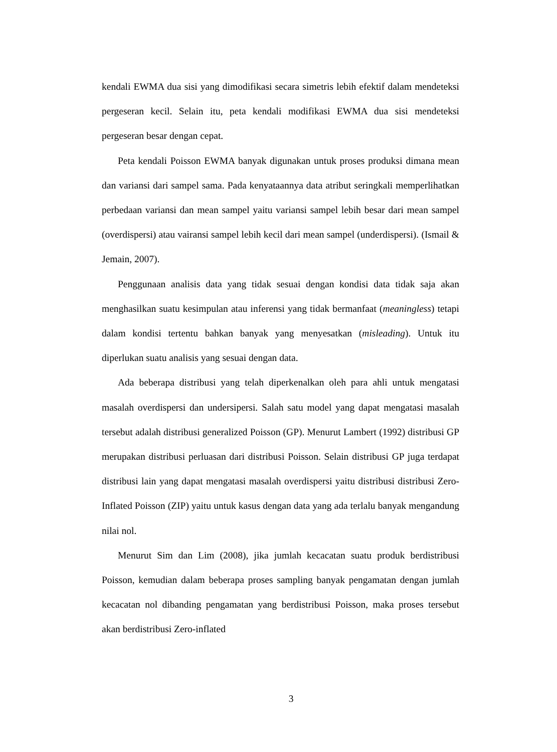kendali EWMA dua sisi yang dimodifikasi secara simetris lebih efektif dalam mendeteksi pergeseran kecil. Selain itu, peta kendali modifikasi EWMA dua sisi mendeteksi pergeseran besar dengan cepat.
Peta kendali Poisson EWMA banyak digunakan untuk proses produksi dimana mean dan variansi dari sampel sama. Pada kenyataannya data atribut seringkali memperlihatkan perbedaan variansi dan mean sampel yaitu variansi sampel lebih besar dari mean sampel (overdispersi) atau vairansi sampel lebih kecil dari mean sampel (underdispersi). (Ismail & Jemain, 2007).
Penggunaan analisis data yang tidak sesuai dengan kondisi data tidak saja akan menghasilkan suatu kesimpulan atau inferensi yang tidak bermanfaat (meaningless) tetapi dalam kondisi tertentu bahkan banyak yang menyesatkan (misleading). Untuk itu diperlukan suatu analisis yang sesuai dengan data.
Ada beberapa distribusi yang telah diperkenalkan oleh para ahli untuk mengatasi masalah overdispersi dan undersipersi. Salah satu model yang dapat mengatasi masalah tersebut adalah distribusi generalized Poisson (GP). Menurut Lambert (1992) distribusi GP merupakan distribusi perluasan dari distribusi Poisson. Selain distribusi GP juga terdapat distribusi lain yang dapat mengatasi masalah overdispersi yaitu distribusi distribusi Zero-Inflated Poisson (ZIP) yaitu untuk kasus dengan data yang ada terlalu banyak mengandung nilai nol.
Menurut Sim dan Lim (2008), jika jumlah kecacatan suatu produk berdistribusi Poisson, kemudian dalam beberapa proses sampling banyak pengamatan dengan jumlah kecacatan nol dibanding pengamatan yang berdistribusi Poisson, maka proses tersebut akan berdistribusi Zero-inflated
3